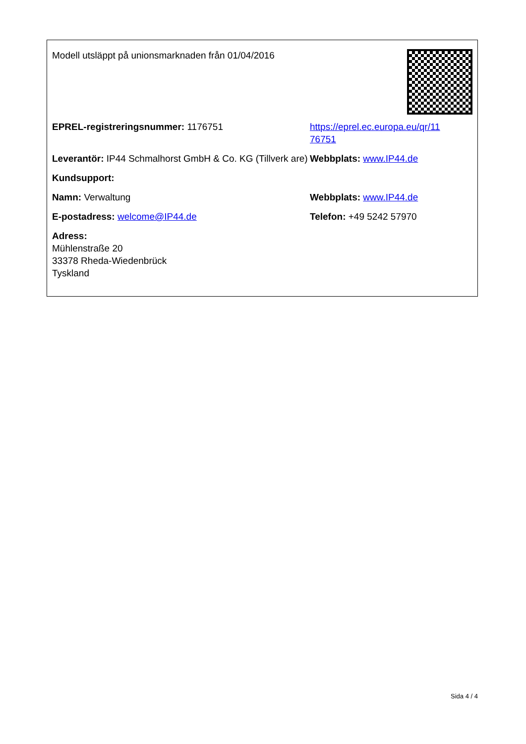Modell utsläppt på unionsmarknaden från 01/04/2016
EPREL-registreringsnummer: 1176751 https://eprel.ec.europa.eu/qr/11
76751
Leverantör: IP44 Schmalhorst GmbH & Co. KG (Tillverk are)
Webbplats: www.IP44.de
Kundsupport:
Namn: Verwaltung Webbplats: www.IP44.de
E-postadress: welcome@IP44.de Telefon: +49 5242 57970
Adress:
Mühlenstraße 20
33378 Rheda-Wiedenbrück
Tyskland
Sida 4 / 4